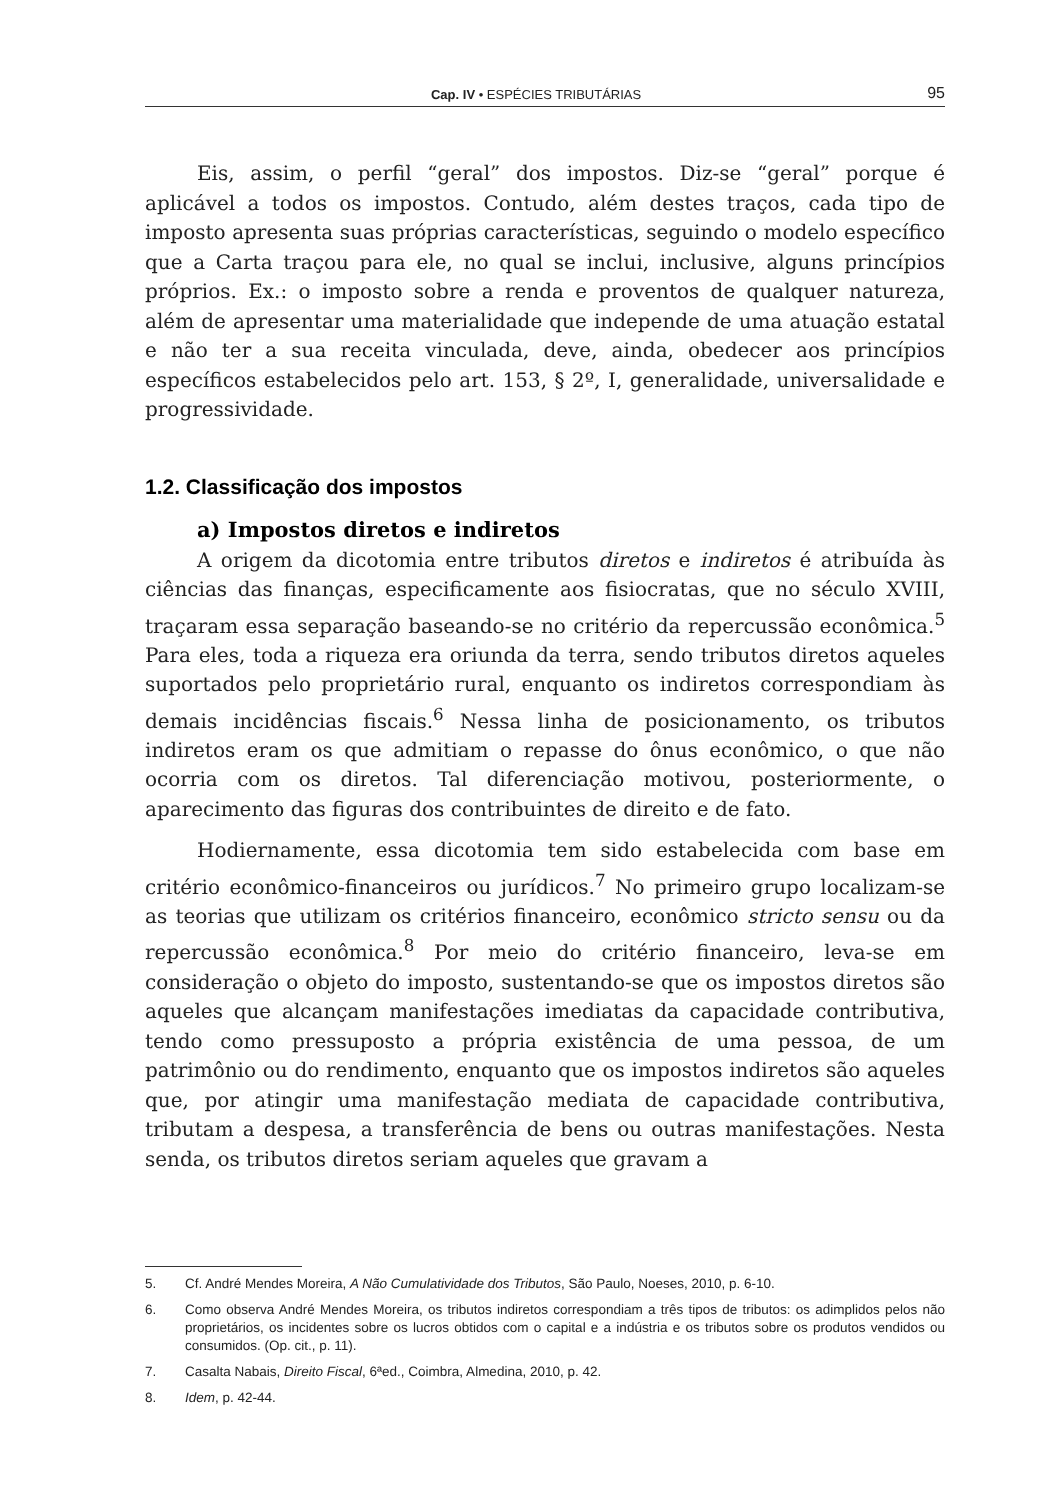Cap. IV • ESPÉCIES TRIBUTÁRIAS 95
Eis, assim, o perfil “geral” dos impostos. Diz-se “geral” porque é aplicável a todos os impostos. Contudo, além destes traços, cada tipo de imposto apresenta suas próprias características, seguindo o modelo específico que a Carta traçou para ele, no qual se inclui, inclusive, alguns princípios próprios. Ex.: o imposto sobre a renda e proventos de qualquer natureza, além de apresentar uma materialidade que independe de uma atuação estatal e não ter a sua receita vinculada, deve, ainda, obedecer aos princípios específicos estabelecidos pelo art. 153, § 2º, I, generalidade, universalidade e progressividade.
1.2. Classificação dos impostos
a) Impostos diretos e indiretos
A origem da dicotomia entre tributos diretos e indiretos é atribuída às ciências das finanças, especificamente aos fisiocratas, que no século XVIII, traçaram essa separação baseando-se no critério da repercussão econômica.<sup>5</sup> Para eles, toda a riqueza era oriunda da terra, sendo tributos diretos aqueles suportados pelo proprietário rural, enquanto os indiretos correspondiam às demais incidências fiscais.<sup>6</sup> Nessa linha de posicionamento, os tributos indiretos eram os que admitiam o repasse do ônus econômico, o que não ocorria com os diretos. Tal diferenciação motivou, posteriormente, o aparecimento das figuras dos contribuintes de direito e de fato.
Hodiernamente, essa dicotomia tem sido estabelecida com base em critério econômico-financeiros ou jurídicos.<sup>7</sup> No primeiro grupo localizam-se as teorias que utilizam os critérios financeiro, econômico stricto sensu ou da repercussão econômica.<sup>8</sup> Por meio do critério financeiro, leva-se em consideração o objeto do imposto, sustentando-se que os impostos diretos são aqueles que alcançam manifestações imediatas da capacidade contributiva, tendo como pressuposto a própria existência de uma pessoa, de um patrimônio ou do rendimento, enquanto que os impostos indiretos são aqueles que, por atingir uma manifestação mediata de capacidade contributiva, tributam a despesa, a transferência de bens ou outras manifestações. Nesta senda, os tributos diretos seriam aqueles que gravam a
5. Cf. André Mendes Moreira, A Não Cumulatividade dos Tributos, São Paulo, Noeses, 2010, p. 6-10.
6. Como observa André Mendes Moreira, os tributos indiretos correspondiam a três tipos de tributos: os adimplidos pelos não proprietários, os incidentes sobre os lucros obtidos com o capital e a indústria e os tributos sobre os produtos vendidos ou consumidos. (Op. cit., p. 11).
7. Casalta Nabais, Direito Fiscal, 6ªed., Coimbra, Almedina, 2010, p. 42.
8. Idem, p. 42-44.